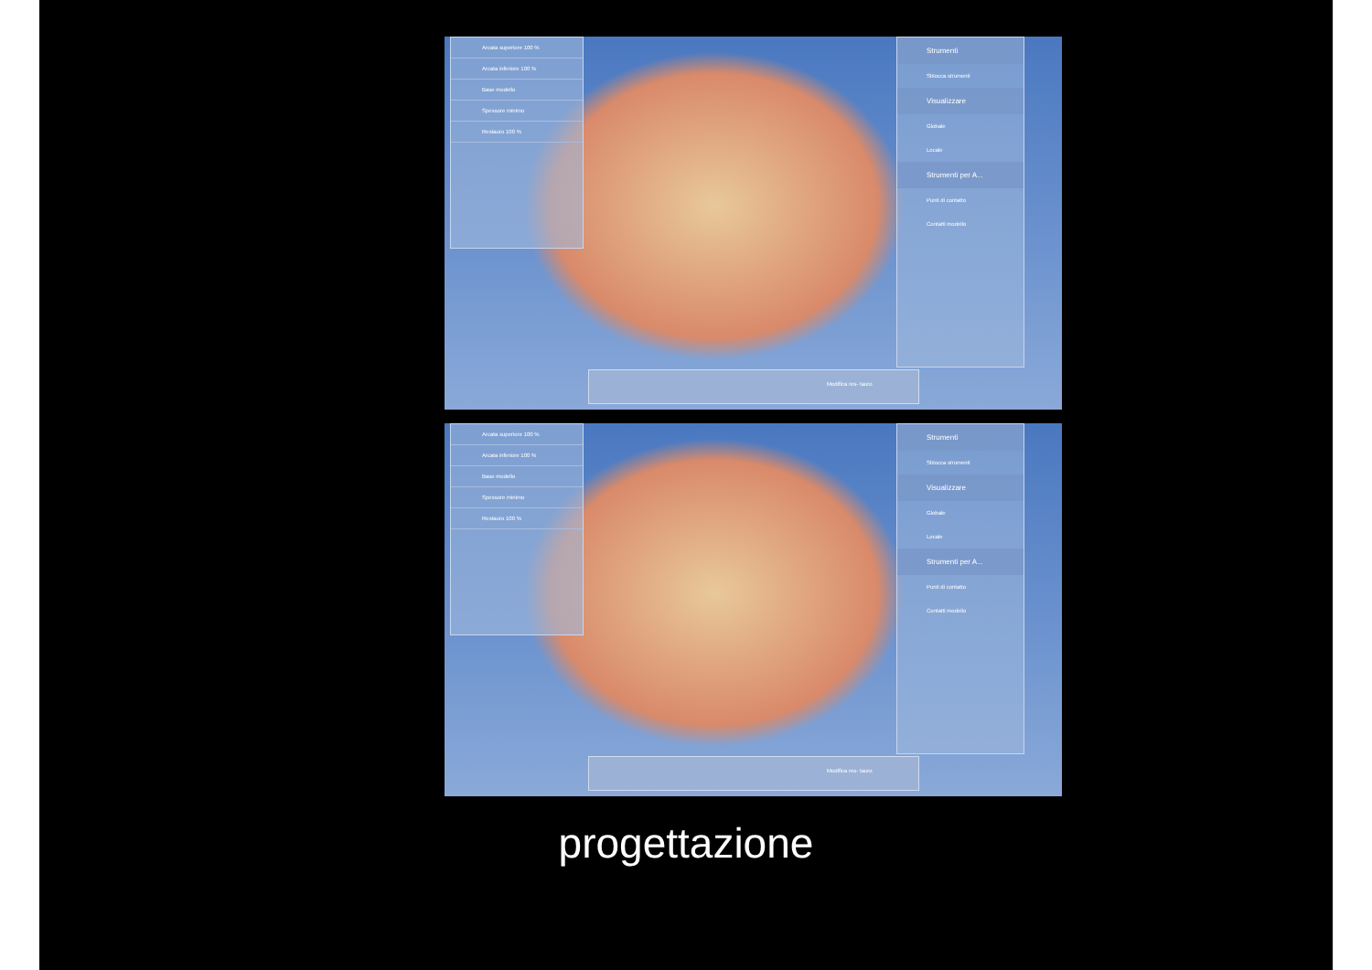Arcata superiore 100 %
Arcata inferiore 100 %
Base modello
Spessore minimo
Restauro 100 %
Strumenti
Sblocca strumenti
Visualizzare
Globale
Locale
Strumenti per A...
Punti di contatto
Contatti modello
Modifica res- tauro
Arcata superiore 100 %
Arcata inferiore 100 %
Base modello
Spessore minimo
Restauro 100 %
Strumenti
Sblocca strumenti
Visualizzare
Globale
Locale
Strumenti per A...
Punti di contatto
Contatti modello
Modifica res- tauro
progettazione